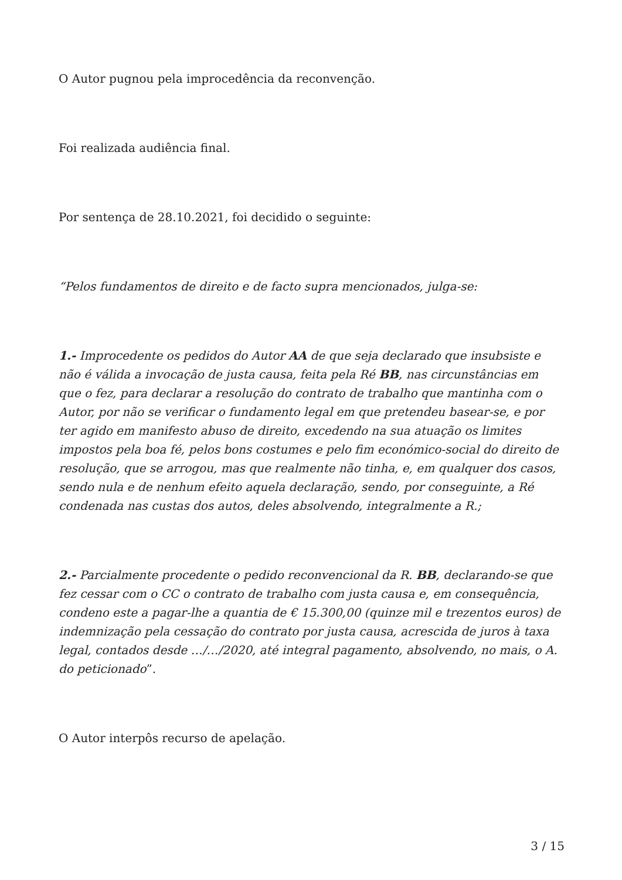O Autor pugnou pela improcedência da reconvenção.
Foi realizada audiência final.
Por sentença de 28.10.2021, foi decidido o seguinte:
“Pelos fundamentos de direito e de facto supra mencionados, julga-se:
1.- Improcedente os pedidos do Autor AA de que seja declarado que insubsiste e não é válida a invocação de justa causa, feita pela Ré BB, nas circunstâncias em que o fez, para declarar a resolução do contrato de trabalho que mantinha com o Autor, por não se verificar o fundamento legal em que pretendeu basear-se, e por ter agido em manifesto abuso de direito, excedendo na sua atuação os limites impostos pela boa fé, pelos bons costumes e pelo fim económico-social do direito de resolução, que se arrogou, mas que realmente não tinha, e, em qualquer dos casos, sendo nula e de nenhum efeito aquela declaração, sendo, por conseguinte, a Ré condenada nas custas dos autos, deles absolvendo, integralmente a R.;
2.- Parcialmente procedente o pedido reconvencional da R. BB, declarando-se que fez cessar com o CC o contrato de trabalho com justa causa e, em consequência, condeno este a pagar-lhe a quantia de € 15.300,00 (quinze mil e trezentos euros) de indemnização pela cessação do contrato por justa causa, acrescida de juros à taxa legal, contados desde …/…/2020, até integral pagamento, absolvendo, no mais, o A. do peticionado”.
O Autor interpôs recurso de apelação.
3 / 15